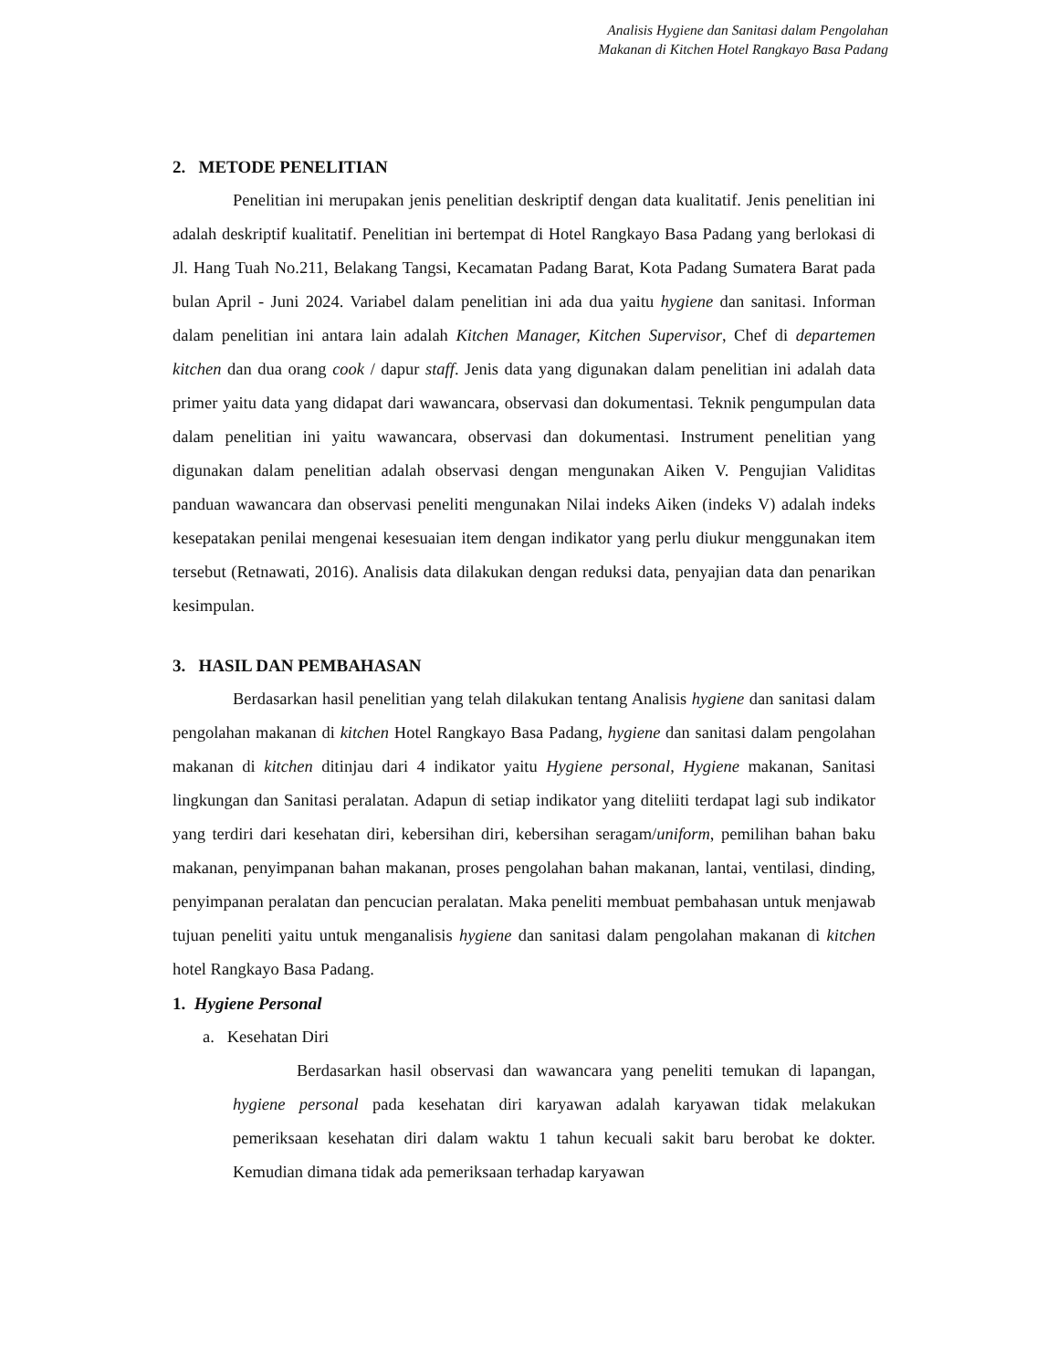Analisis Hygiene dan Sanitasi dalam Pengolahan
Makanan di Kitchen Hotel Rangkayo Basa Padang
2. METODE PENELITIAN
Penelitian ini merupakan jenis penelitian deskriptif dengan data kualitatif. Jenis penelitian ini adalah deskriptif kualitatif. Penelitian ini bertempat di Hotel Rangkayo Basa Padang yang berlokasi di Jl. Hang Tuah No.211, Belakang Tangsi, Kecamatan Padang Barat, Kota Padang Sumatera Barat pada bulan April - Juni 2024. Variabel dalam penelitian ini ada dua yaitu hygiene dan sanitasi. Informan dalam penelitian ini antara lain adalah Kitchen Manager, Kitchen Supervisor, Chef di departemen kitchen dan dua orang cook / dapur staff. Jenis data yang digunakan dalam penelitian ini adalah data primer yaitu data yang didapat dari wawancara, observasi dan dokumentasi. Teknik pengumpulan data dalam penelitian ini yaitu wawancara, observasi dan dokumentasi. Instrument penelitian yang digunakan dalam penelitian adalah observasi dengan mengunakan Aiken V. Pengujian Validitas panduan wawancara dan observasi peneliti mengunakan Nilai indeks Aiken (indeks V) adalah indeks kesepatakan penilai mengenai kesesuaian item dengan indikator yang perlu diukur menggunakan item tersebut (Retnawati, 2016). Analisis data dilakukan dengan reduksi data, penyajian data dan penarikan kesimpulan.
3. HASIL DAN PEMBAHASAN
Berdasarkan hasil penelitian yang telah dilakukan tentang Analisis hygiene dan sanitasi dalam pengolahan makanan di kitchen Hotel Rangkayo Basa Padang, hygiene dan sanitasi dalam pengolahan makanan di kitchen ditinjau dari 4 indikator yaitu Hygiene personal, Hygiene makanan, Sanitasi lingkungan dan Sanitasi peralatan. Adapun di setiap indikator yang diteliiti terdapat lagi sub indikator yang terdiri dari kesehatan diri, kebersihan diri, kebersihan seragam/uniform, pemilihan bahan baku makanan, penyimpanan bahan makanan, proses pengolahan bahan makanan, lantai, ventilasi, dinding, penyimpanan peralatan dan pencucian peralatan. Maka peneliti membuat pembahasan untuk menjawab tujuan peneliti yaitu untuk menganalisis hygiene dan sanitasi dalam pengolahan makanan di kitchen hotel Rangkayo Basa Padang.
1. Hygiene Personal
a. Kesehatan Diri
Berdasarkan hasil observasi dan wawancara yang peneliti temukan di lapangan, hygiene personal pada kesehatan diri karyawan adalah karyawan tidak melakukan pemeriksaan kesehatan diri dalam waktu 1 tahun kecuali sakit baru berobat ke dokter. Kemudian dimana tidak ada pemeriksaan terhadap karyawan